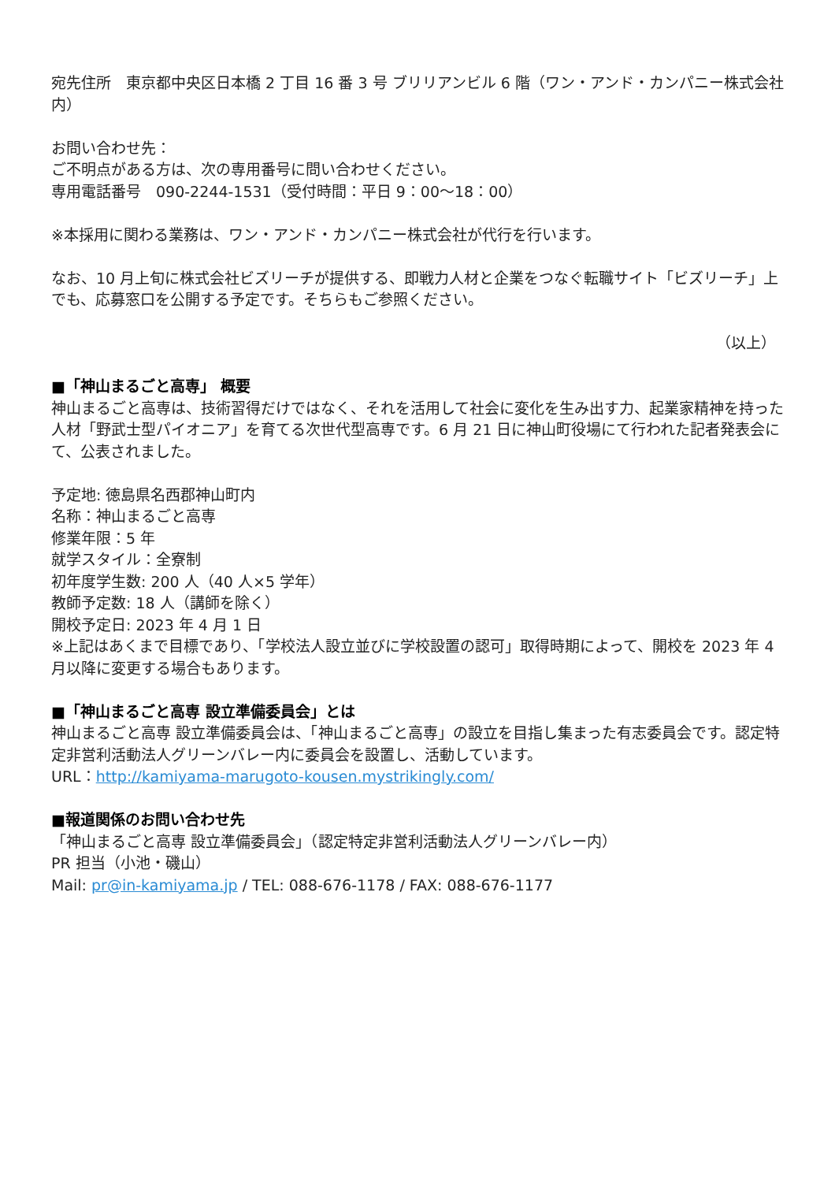宛先住所　東京都中央区日本橋 2 丁目 16 番 3 号 ブリリアンビル 6 階（ワン・アンド・カンパニー株式会社内）
お問い合わせ先：
ご不明点がある方は、次の専用番号に問い合わせください。
専用電話番号　090-2244-1531（受付時間：平日 9：00〜18：00）
※本採用に関わる業務は、ワン・アンド・カンパニー株式会社が代行を行います。
なお、10 月上旬に株式会社ビズリーチが提供する、即戦力人材と企業をつなぐ転職サイト「ビズリーチ」上でも、応募窓口を公開する予定です。そちらもご参照ください。
（以上）
■「神山まるごと高専」 概要
神山まるごと高専は、技術習得だけではなく、それを活用して社会に変化を生み出す力、起業家精神を持った人材「野武士型パイオニア」を育てる次世代型高専です。6 月 21 日に神山町役場にて行われた記者発表会にて、公表されました。
予定地: 徳島県名西郡神山町内
名称：神山まるごと高専
修業年限：5 年
就学スタイル：全寮制
初年度学生数: 200 人（40 人×5 学年）
教師予定数: 18 人（講師を除く）
開校予定日: 2023 年 4 月 1 日
※上記はあくまで目標であり、「学校法人設立並びに学校設置の認可」取得時期によって、開校を 2023 年 4 月以降に変更する場合もあります。
■「神山まるごと高専 設立準備委員会」とは
神山まるごと高専 設立準備委員会は、「神山まるごと高専」の設立を目指し集まった有志委員会です。認定特定非営利活動法人グリーンバレー内に委員会を設置し、活動しています。
URL：http://kamiyama-marugoto-kousen.mystrikingly.com/
■報道関係のお問い合わせ先
「神山まるごと高専 設立準備委員会」（認定特定非営利活動法人グリーンバレー内）
PR 担当（小池・磯山）
Mail: pr@in-kamiyama.jp / TEL: 088-676-1178 / FAX: 088-676-1177